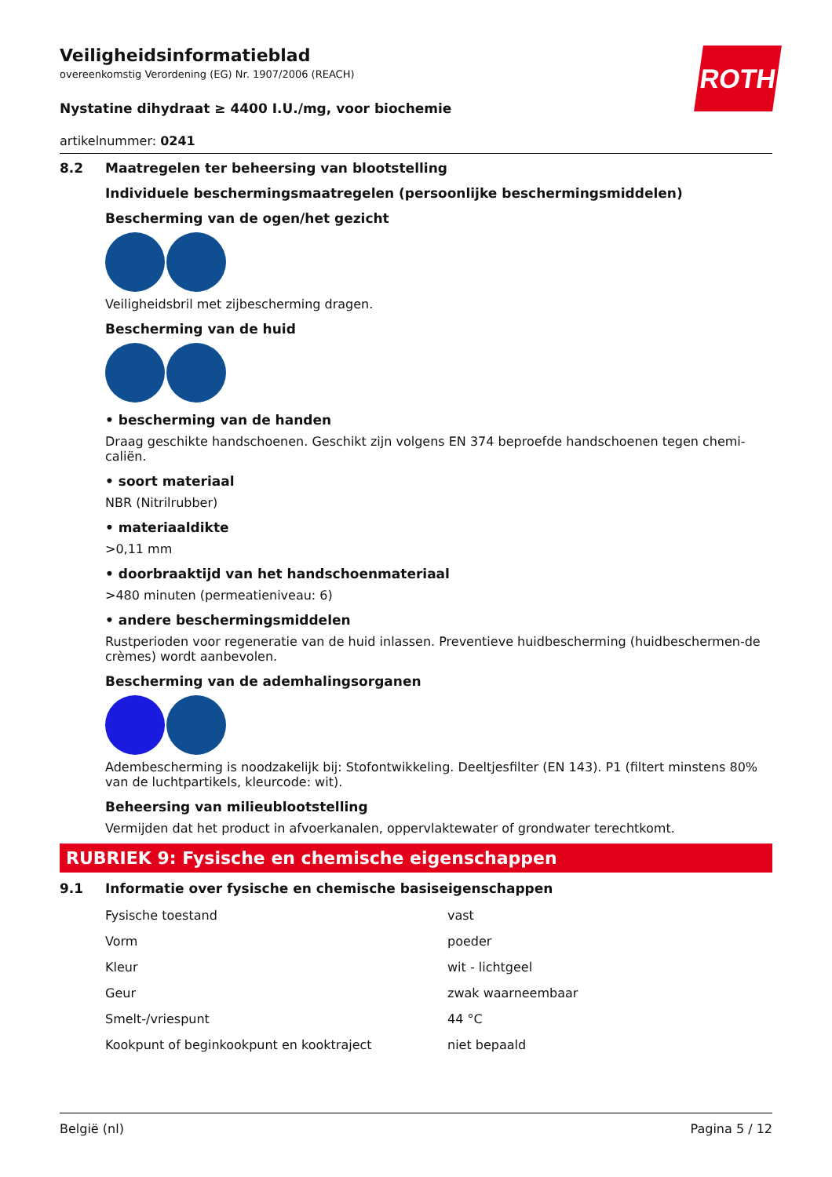ROTH
Veiligheidsinformatieblad
overeenkomstig Verordening (EG) Nr. 1907/2006 (REACH)
Nystatine dihydraat ≥ 4400 I.U./mg, voor biochemie
artikelnummer: 0241
8.2 Maatregelen ter beheersing van blootstelling
Individuele beschermingsmaatregelen (persoonlijke beschermingsmiddelen)
Bescherming van de ogen/het gezicht
Veiligheidsbril met zijbescherming dragen.
Bescherming van de huid
• bescherming van de handen
Draag geschikte handschoenen. Geschikt zijn volgens EN 374 beproefde handschoenen tegen chemi-caliën.
• soort materiaal
NBR (Nitrilrubber)
• materiaaldikte
>0,11 mm
• doorbraaktijd van het handschoenmateriaal
>480 minuten (permeatieniveau: 6)
• andere beschermingsmiddelen
Rustperioden voor regeneratie van de huid inlassen. Preventieve huidbescherming (huidbeschermen-de crèmes) wordt aanbevolen.
Bescherming van de ademhalingsorganen
Adembescherming is noodzakelijk bij: Stofontwikkeling. Deeltjesfilter (EN 143). P1 (filtert minstens 80% van de luchtpartikels, kleurcode: wit).
Beheersing van milieublootstelling
Vermijden dat het product in afvoerkanalen, oppervlaktewater of grondwater terechtkomt.
RUBRIEK 9: Fysische en chemische eigenschappen
9.1 Informatie over fysische en chemische basiseigenschappen
| Fysische toestand | vast |
| Vorm | poeder |
| Kleur | wit - lichtgeel |
| Geur | zwak waarneembaar |
| Smelt-/vriespunt | 44 °C |
| Kookpunt of beginkookpunt en kooktraject | niet bepaald |
België (nl) Pagina 5 / 12